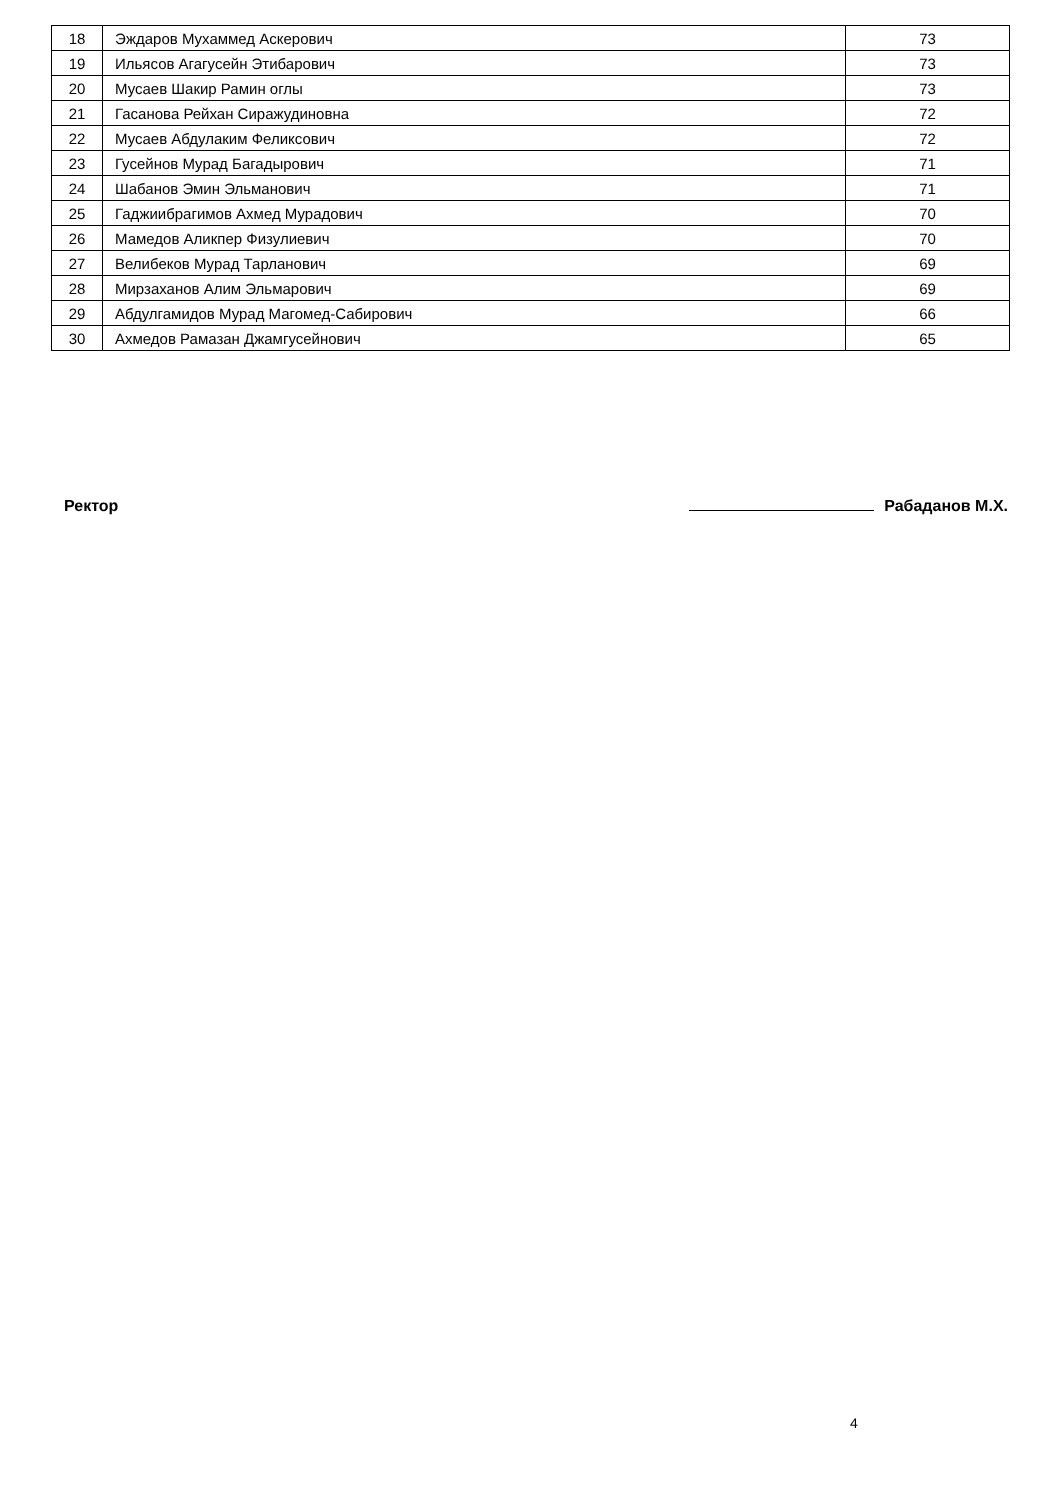| 18 | Эждаров Мухаммед Аскерович | 73 |
| 19 | Ильясов Агагусейн Этибарович | 73 |
| 20 | Мусаев Шакир Рамин оглы | 73 |
| 21 | Гасанова Рейхан Сиражудиновна | 72 |
| 22 | Мусаев Абдулаким Феликсович | 72 |
| 23 | Гусейнов Мурад Багадырович | 71 |
| 24 | Шабанов Эмин Эльманович | 71 |
| 25 | Гаджиибрагимов Ахмед Мурадович | 70 |
| 26 | Мамедов Аликпер Физулиевич | 70 |
| 27 | Велибеков Мурад Тарланович | 69 |
| 28 | Мирзаханов Алим Эльмарович | 69 |
| 29 | Абдулгамидов Мурад Магомед-Сабирович | 66 |
| 30 | Ахмедов Рамазан Джамгусейнович | 65 |
Ректор Рабаданов М.Х.
4